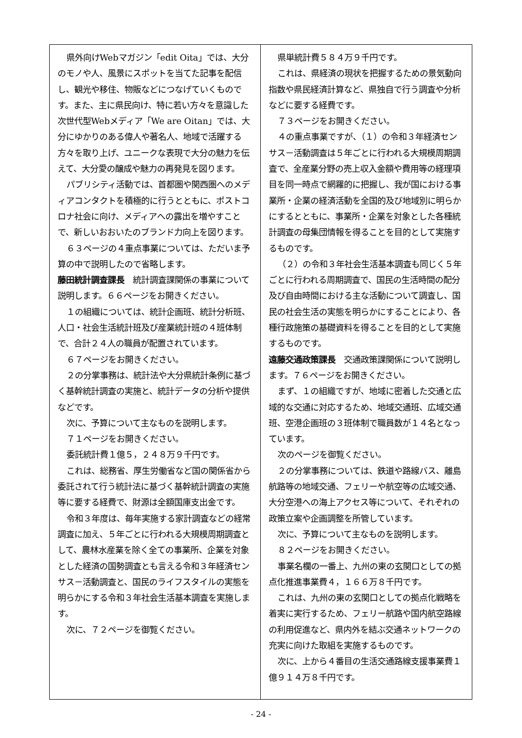県外向けWebマガジン「edit Oita」では、大分のモノや人、風景にスポットを当てた記事を配信し、観光や移住、物販などにつなげていくものです。また、主に県民向け、特に若い方々を意識した次世代型Webメディア「We are Oitan」では、大分にゆかりのある偉人や著名人、地域で活躍する方々を取り上げ、ユニークな表現で大分の魅力を伝えて、大分愛の醸成や魅力の再発見を図ります。
パブリシティ活動では、首都圏や関西圏へのメディアコンタクトを積極的に行うとともに、ポストコロナ社会に向け、メディアへの露出を増やすことで、新しいおおいたのブランド力向上を図ります。
６３ページの４重点事業については、ただいま予算の中で説明したので省略します。
藤田統計調査課長　統計調査課関係の事業について説明します。６６ページをお開きください。
１の組織については、統計企画班、統計分析班、人口・社会生活統計班及び産業統計班の４班体制で、合計２４人の職員が配置されています。
６７ページをお開きください。
２の分掌事務は、統計法や大分県統計条例に基づく基幹統計調査の実施と、統計データの分析や提供などです。
次に、予算について主なものを説明します。
７１ページをお開きください。
委託統計費１億５，２４８万９千円です。
これは、総務省、厚生労働省など国の関係省から委託されて行う統計法に基づく基幹統計調査の実施等に要する経費で、財源は全額国庫支出金です。
令和３年度は、毎年実施する家計調査などの経常調査に加え、５年ごとに行われる大規模周期調査として、農林水産業を除く全ての事業所、企業を対象とした経済の国勢調査とも言える令和３年経済センサス－活動調査と、国民のライフスタイルの実態を明らかにする令和３年社会生活基本調査を実施します。
次に、７２ページを御覧ください。
県単統計費５８４万９千円です。
これは、県経済の現状を把握するための景気動向指数や県民経済計算など、県独自で行う調査や分析などに要する経費です。
７３ページをお開きください。
４の重点事業ですが、（１）の令和３年経済センサス－活動調査は５年ごとに行われる大規模周期調査で、全産業分野の売上収入金額や費用等の経理項目を同一時点で網羅的に把握し、我が国における事業所・企業の経済活動を全国的及び地域別に明らかにするとともに、事業所・企業を対象とした各種統計調査の母集団情報を得ることを目的として実施するものです。
（２）の令和３年社会生活基本調査も同じく５年ごとに行われる周期調査で、国民の生活時間の配分及び自由時間における主な活動について調査し、国民の社会生活の実態を明らかにすることにより、各種行政施策の基礎資料を得ることを目的として実施するものです。
遠藤交通政策課長　交通政策課関係について説明します。７６ページをお開きください。
まず、１の組織ですが、地域に密着した交通と広域的な交通に対応するため、地域交通班、広域交通班、空港企画班の３班体制で職員数が１４名となっています。
次のページを御覧ください。
２の分掌事務については、鉄道や路線バス、離島航路等の地域交通、フェリーや航空等の広域交通、大分空港への海上アクセス等について、それぞれの政策立案や企画調整を所管しています。
次に、予算について主なものを説明します。
８２ページをお開きください。
事業名欄の一番上、九州の東の玄関口としての拠点化推進事業費４，１６６万８千円です。
これは、九州の東の玄関口としての拠点化戦略を着実に実行するため、フェリー航路や国内航空路線の利用促進など、県内外を結ぶ交通ネットワークの充実に向けた取組を実施するものです。
次に、上から４番目の生活交通路線支援事業費１億９１４万８千円です。
- 24 -